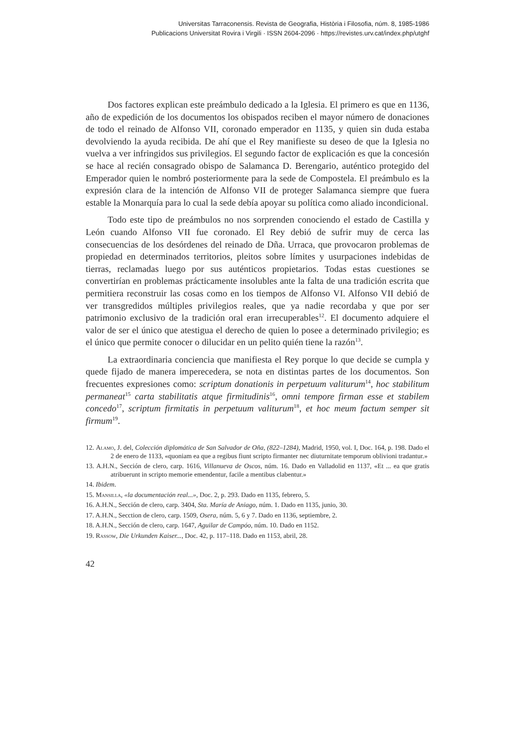Universitas Tarraconensis. Revista de Geografia, Història i Filosofia, núm. 8, 1985-1986
Publicacions Universitat Rovira i Virgili · ISSN 2604-2096 · https://revistes.urv.cat/index.php/utghf
Dos factores explican este preámbulo dedicado a la Iglesia. El primero es que en 1136, año de expedición de los documentos los obispados reciben el mayor número de donaciones de todo el reinado de Alfonso VII, coronado emperador en 1135, y quien sin duda estaba devolviendo la ayuda recibida. De ahí que el Rey manifieste su deseo de que la Iglesia no vuelva a ver infringidos sus privilegios. El segundo factor de explicación es que la concesión se hace al recién consagrado obispo de Salamanca D. Berengario, auténtico protegido del Emperador quien le nombró posteriormente para la sede de Compostela. El preámbulo es la expresión clara de la intención de Alfonso VII de proteger Salamanca siempre que fuera estable la Monarquía para lo cual la sede debía apoyar su política como aliado incondicional.
Todo este tipo de preámbulos no nos sorprenden conociendo el estado de Castilla y León cuando Alfonso VII fue coronado. El Rey debió de sufrir muy de cerca las consecuencias de los desórdenes del reinado de Dña. Urraca, que provocaron problemas de propiedad en determinados territorios, pleitos sobre límites y usurpaciones indebidas de tierras, reclamadas luego por sus auténticos propietarios. Todas estas cuestiones se convertirían en problemas prácticamente insolubles ante la falta de una tradición escrita que permitiera reconstruir las cosas como en los tiempos de Alfonso VI. Alfonso VII debió de ver transgredidos múltiples privilegios reales, que ya nadie recordaba y que por ser patrimonio exclusivo de la tradición oral eran irrecuperables<sup>12</sup>. El documento adquiere el valor de ser el único que atestigua el derecho de quien lo posee a determinado privilegio; es el único que permite conocer o dilucidar en un pelito quién tiene la razón<sup>13</sup>.
La extraordinaria conciencia que manifiesta el Rey porque lo que decide se cumpla y quede fijado de manera imperecedera, se nota en distintas partes de los documentos. Son frecuentes expresiones como: scriptum donationis in perpetuum valiturum<sup>14</sup>, hoc stabilitum permaneat<sup>15</sup> carta stabilitatis atque firmitudinis<sup>16</sup>, omni tempore firman esse et stabilem concedo<sup>17</sup>, scriptum firmitatis in perpetuum valiturum<sup>18</sup>, et hoc meum factum semper sit firmum<sup>19</sup>.
12. Alamo, J. del, Colección diplomática de San Salvador de Oña, (822–1284), Madrid, 1950, vol. I, Doc. 164, p. 198. Dado el 2 de enero de 1133, «quoniam ea que a regibus fiunt scripto firmanter nec diuturnitate temporum oblivioni tradantur.»
13. A.H.N., Sección de clero, carp. 1616, Villanueva de Oscos, núm. 16. Dado en Valladolid en 1137, «Et ... ea que gratis atribuerunt in scripto memorie emendentur, facile a mentibus clabentur.»
14. Ibidem.
15. Mansilla, «la documentación real...», Doc. 2, p. 293. Dado en 1135, febrero, 5.
16. A.H.N., Sección de clero, carp. 3404, Sta. María de Aniago, núm. 1. Dado en 1135, junio, 30.
17. A.H.N., Secction de clero, carp. 1509, Osera, núm. 5, 6 y 7. Dado en 1136, septiembre, 2.
18. A.H.N., Sección de clero, carp. 1647, Aguilar de Campóo, núm. 10. Dado en 1152.
19. Rassow, Die Urkunden Kaiser..., Doc. 42, p. 117–118. Dado en 1153, abril, 28.
42